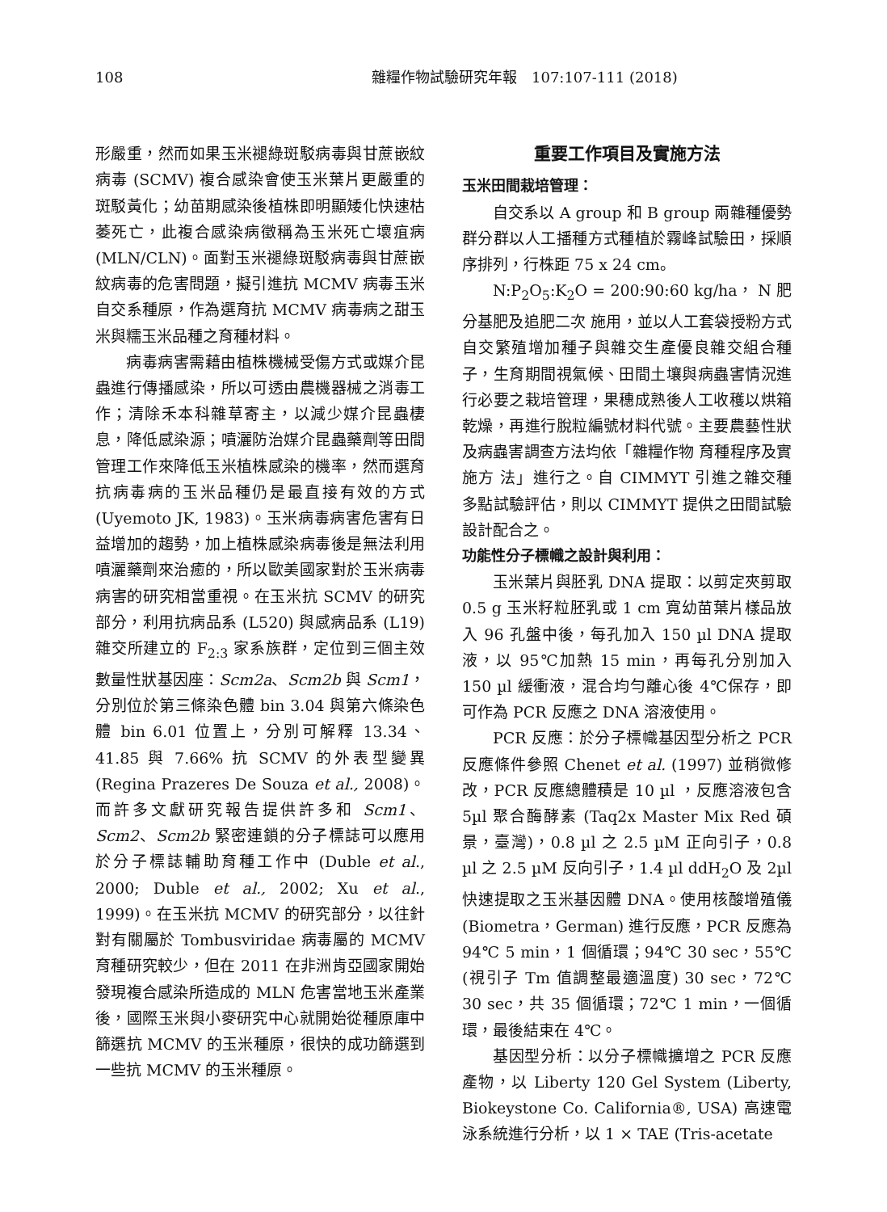108 雜糧作物試驗研究年報　107:107-111 (2018)
形嚴重，然而如果玉米褪綠斑駁病毒與甘蔗嵌紋病毒 (SCMV) 複合感染會使玉米葉片更嚴重的斑駁黃化；幼苗期感染後植株即明顯矮化快速枯萎死亡，此複合感染病徵稱為玉米死亡壞疽病 (MLN/CLN)。面對玉米褪綠斑駁病毒與甘蔗嵌紋病毒的危害問題，擬引進抗 MCMV 病毒玉米自交系種原，作為選育抗 MCMV 病毒病之甜玉米與糯玉米品種之育種材料。
病毒病害需藉由植株機械受傷方式或媒介昆蟲進行傳播感染，所以可透由農機器械之消毒工作；清除禾本科雜草寄主，以減少媒介昆蟲棲息，降低感染源；噴灑防治媒介昆蟲藥劑等田間管理工作來降低玉米植株感染的機率，然而選育抗病毒病的玉米品種仍是最直接有效的方式 (Uyemoto JK, 1983)。玉米病毒病害危害有日益增加的趨勢，加上植株感染病毒後是無法利用噴灑藥劑來治癒的，所以歐美國家對於玉米病毒病害的研究相當重視。在玉米抗 SCMV 的研究部分，利用抗病品系 (L520) 與感病品系 (L19) 雜交所建立的 F<sub>2:3</sub> 家系族群，定位到三個主效數量性狀基因座：Scm2a、Scm2b 與 Scm1，分別位於第三條染色體 bin 3.04 與第六條染色體 bin 6.01 位置上，分別可解釋 13.34、41.85 與 7.66% 抗 SCMV 的外表型變異 (Regina Prazeres De Souza et al., 2008)。而許多文獻研究報告提供許多和 Scm1、Scm2、Scm2b 緊密連鎖的分子標誌可以應用於分子標誌輔助育種工作中 (Duble et al., 2000; Duble et al., 2002; Xu et al., 1999)。在玉米抗 MCMV 的研究部分，以往針對有關屬於 Tombusviridae 病毒屬的 MCMV 育種研究較少，但在 2011 在非洲肯亞國家開始發現複合感染所造成的 MLN 危害當地玉米產業後，國際玉米與小麥研究中心就開始從種原庫中篩選抗 MCMV 的玉米種原，很快的成功篩選到一些抗 MCMV 的玉米種原。
重要工作項目及實施方法
玉米田間栽培管理：
自交系以 A group 和 B group 兩雜種優勢群分群以人工播種方式種植於霧峰試驗田，採順序排列，行株距 75 x 24 cm。
N:P<sub>2</sub>O<sub>5</sub>:K<sub>2</sub>O = 200:90:60 kg/ha， N 肥分基肥及追肥二次 施用，並以人工套袋授粉方式自交繁殖增加種子與雜交生產優良雜交組合種子，生育期間視氣候、田間土壤與病蟲害情況進行必要之栽培管理，果穗成熟後人工收穫以烘箱乾燥，再進行脫粒編號材料代號。主要農藝性狀及病蟲害調查方法均依「雜糧作物 育種程序及實施方 法」進行之。自 CIMMYT 引進之雜交種多點試驗評估，則以 CIMMYT 提供之田間試驗設計配合之。
功能性分子標幟之設計與利用：
玉米葉片與胚乳 DNA 提取：以剪定夾剪取 0.5 g 玉米籽粒胚乳或 1 cm 寬幼苗葉片樣品放入 96 孔盤中後，每孔加入 150 µl DNA 提取液，以 95℃加熱 15 min，再每孔分別加入 150 µl 緩衝液，混合均勻離心後 4℃保存，即可作為 PCR 反應之 DNA 溶液使用。
PCR 反應：於分子標幟基因型分析之 PCR 反應條件參照 Chenet et al. (1997) 並稍微修改，PCR 反應總體積是 10 µl ，反應溶液包含 5µl 聚合酶酵素 (Taq2x Master Mix Red 碩景，臺灣)，0.8 µl 之 2.5 µM 正向引子，0.8 µl 之 2.5 µM 反向引子，1.4 µl ddH<sub>2</sub>O 及 2µl 快速提取之玉米基因體 DNA。使用核酸增殖儀 (Biometra，German) 進行反應，PCR 反應為 94℃ 5 min，1 個循環；94℃ 30 sec，55℃ (視引子 Tm 值調整最適溫度) 30 sec，72℃ 30 sec，共 35 個循環；72℃ 1 min，一個循環，最後結束在 4℃。
基因型分析：以分子標幟擴增之 PCR 反應產物，以 Liberty 120 Gel System (Liberty, Biokeystone Co. California®, USA) 高速電泳系統進行分析，以 1 × TAE (Tris-acetate